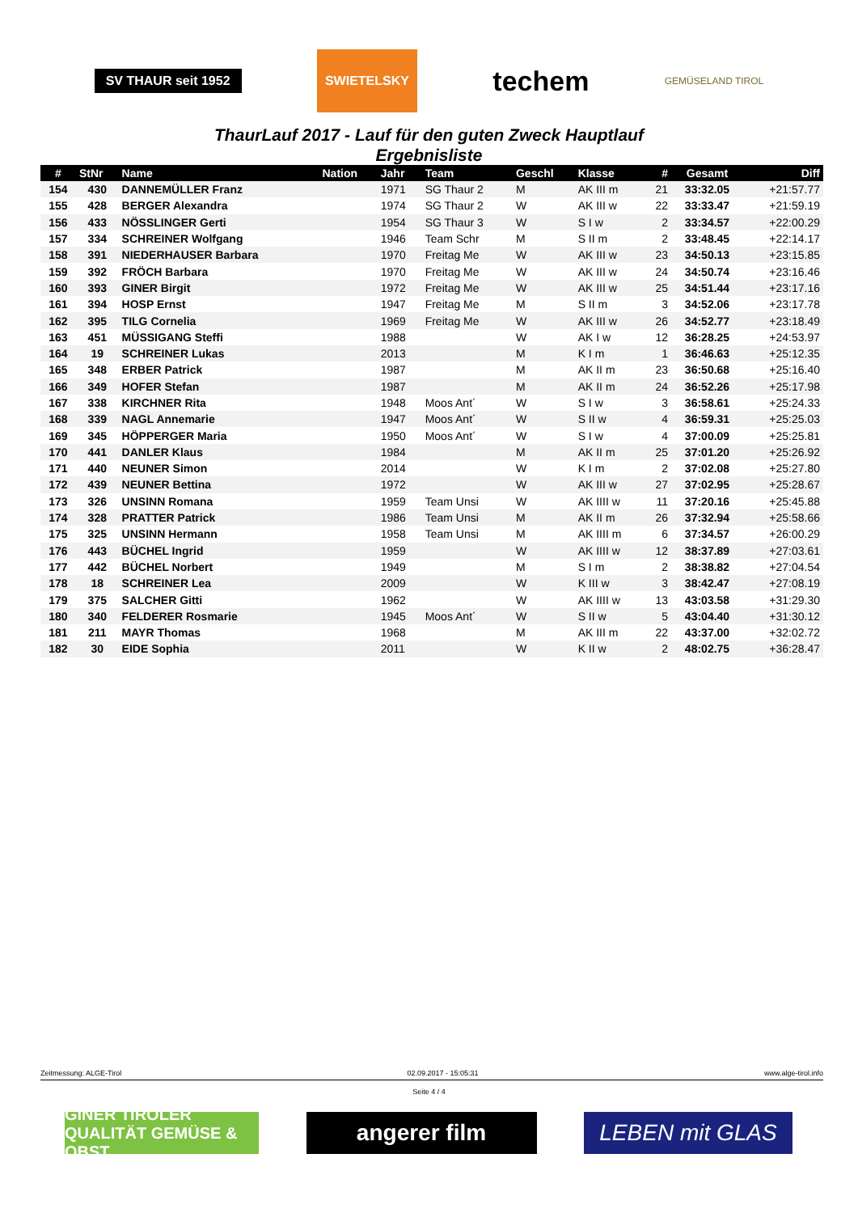SV THAUR seit 1952
SWIETELSKY
techem
GEMÜSELAND TIROL
ThaurLauf 2017 - Lauf für den guten Zweck Hauptlauf
Ergebnisliste
| # | StNr | Name | Nation | Jahr | Team | Geschl | Klasse | # | Gesamt | Diff |
| --- | --- | --- | --- | --- | --- | --- | --- | --- | --- | --- |
| 154 | 430 | DANNEMÜLLER Franz | | 1971 | SG Thaur 2 | M | AK III m | 21 | 33:32.05 | +21:57.77 |
| 155 | 428 | BERGER Alexandra | | 1974 | SG Thaur 2 | W | AK III w | 22 | 33:33.47 | +21:59.19 |
| 156 | 433 | NÖSSLINGER Gerti | | 1954 | SG Thaur 3 | W | S I w | 2 | 33:34.57 | +22:00.29 |
| 157 | 334 | SCHREINER Wolfgang | | 1946 | Team Schr | M | S II m | 2 | 33:48.45 | +22:14.17 |
| 158 | 391 | NIEDERHAUSER Barbara | | 1970 | Freitag Me | W | AK III w | 23 | 34:50.13 | +23:15.85 |
| 159 | 392 | FRÖCH Barbara | | 1970 | Freitag Me | W | AK III w | 24 | 34:50.74 | +23:16.46 |
| 160 | 393 | GINER Birgit | | 1972 | Freitag Me | W | AK III w | 25 | 34:51.44 | +23:17.16 |
| 161 | 394 | HOSP Ernst | | 1947 | Freitag Me | M | S II m | 3 | 34:52.06 | +23:17.78 |
| 162 | 395 | TILG Cornelia | | 1969 | Freitag Me | W | AK III w | 26 | 34:52.77 | +23:18.49 |
| 163 | 451 | MÜSSIGANG Steffi | | 1988 | | W | AK I w | 12 | 36:28.25 | +24:53.97 |
| 164 | 19 | SCHREINER Lukas | | 2013 | | M | K I m | 1 | 36:46.63 | +25:12.35 |
| 165 | 348 | ERBER Patrick | | 1987 | | M | AK II m | 23 | 36:50.68 | +25:16.40 |
| 166 | 349 | HOFER Stefan | | 1987 | | M | AK II m | 24 | 36:52.26 | +25:17.98 |
| 167 | 338 | KIRCHNER Rita | | 1948 | Moos Ant´ | W | S I w | 3 | 36:58.61 | +25:24.33 |
| 168 | 339 | NAGL Annemarie | | 1947 | Moos Ant´ | W | S II w | 4 | 36:59.31 | +25:25.03 |
| 169 | 345 | HÖPPERGER Maria | | 1950 | Moos Ant´ | W | S I w | 4 | 37:00.09 | +25:25.81 |
| 170 | 441 | DANLER Klaus | | 1984 | | M | AK II m | 25 | 37:01.20 | +25:26.92 |
| 171 | 440 | NEUNER Simon | | 2014 | | W | K I m | 2 | 37:02.08 | +25:27.80 |
| 172 | 439 | NEUNER Bettina | | 1972 | | W | AK III w | 27 | 37:02.95 | +25:28.67 |
| 173 | 326 | UNSINN Romana | | 1959 | Team Unsi | W | AK IIII w | 11 | 37:20.16 | +25:45.88 |
| 174 | 328 | PRATTER Patrick | | 1986 | Team Unsi | M | AK II m | 26 | 37:32.94 | +25:58.66 |
| 175 | 325 | UNSINN Hermann | | 1958 | Team Unsi | M | AK IIII m | 6 | 37:34.57 | +26:00.29 |
| 176 | 443 | BÜCHEL Ingrid | | 1959 | | W | AK IIII w | 12 | 38:37.89 | +27:03.61 |
| 177 | 442 | BÜCHEL Norbert | | 1949 | | M | S I m | 2 | 38:38.82 | +27:04.54 |
| 178 | 18 | SCHREINER Lea | | 2009 | | W | K III w | 3 | 38:42.47 | +27:08.19 |
| 179 | 375 | SALCHER Gitti | | 1962 | | W | AK IIII w | 13 | 43:03.58 | +31:29.30 |
| 180 | 340 | FELDERER Rosmarie | | 1945 | Moos Ant´ | W | S II w | 5 | 43:04.40 | +31:30.12 |
| 181 | 211 | MAYR Thomas | | 1968 | | M | AK III m | 22 | 43:37.00 | +32:02.72 |
| 182 | 30 | EIDE Sophia | | 2011 | | W | K II w | 2 | 48:02.75 | +36:28.47 |
Zeitmessung: ALGE-Tirol 02.09.2017 - 15:05:31 www.alge-tirol.info
Seite 4 / 4
GINER TIROLER QUALITÄT GEMÜSE & OBST
angerer film LEBEN mit GLAS